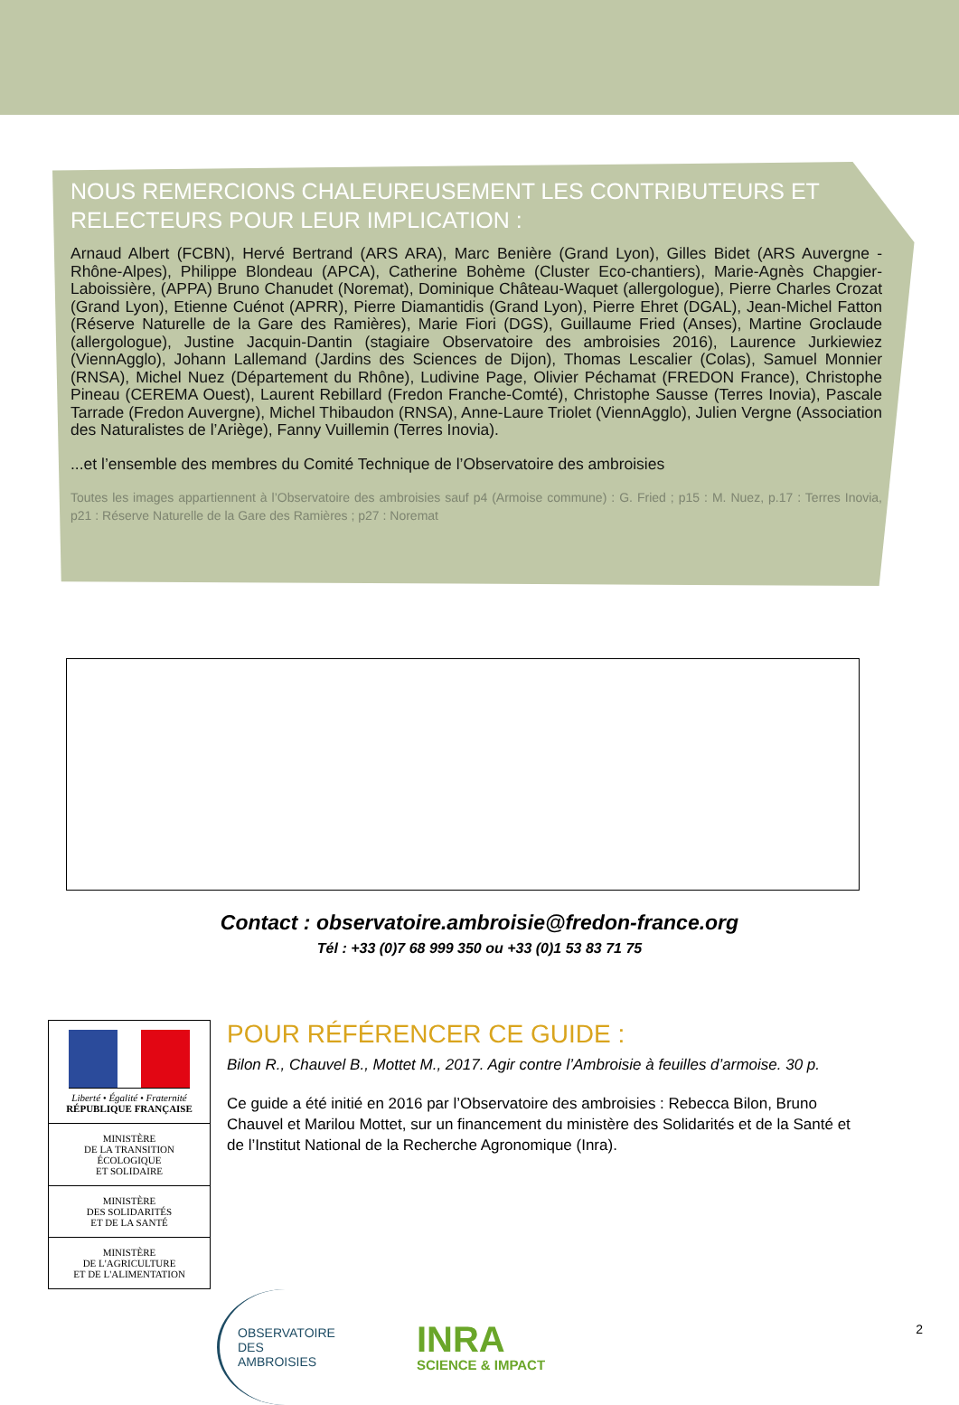NOUS REMERCIONS CHALEUREUSEMENT LES CONTRIBUTEURS ET RELECTEURS POUR LEUR IMPLICATION :
Arnaud Albert (FCBN), Hervé Bertrand (ARS ARA), Marc Benière (Grand Lyon), Gilles Bidet (ARS Auvergne -Rhône-Alpes), Philippe Blondeau (APCA), Catherine Bohème (Cluster Eco-chantiers), Marie-Agnès Chapgier-Laboissière, (APPA) Bruno Chanudet (Noremat), Dominique Château-Waquet (allergologue), Pierre Charles Crozat (Grand Lyon), Etienne Cuénot (APRR), Pierre Diamantidis (Grand Lyon), Pierre Ehret (DGAL), Jean-Michel Fatton (Réserve Naturelle de la Gare des Ramières), Marie Fiori (DGS), Guillaume Fried (Anses), Martine Groclaude (allergologue), Justine Jacquin-Dantin (stagiaire Observatoire des ambroisies 2016), Laurence Jurkiewiez (ViennAgglo), Johann Lallemand (Jardins des Sciences de Dijon), Thomas Lescalier (Colas), Samuel Monnier (RNSA), Michel Nuez (Département du Rhône), Ludivine Page, Olivier Péchamat (FREDON France), Christophe Pineau (CEREMA Ouest), Laurent Rebillard (Fredon Franche-Comté), Christophe Sausse (Terres Inovia), Pascale Tarrade (Fredon Auvergne), Michel Thibaudon (RNSA), Anne-Laure Triolet (ViennAgglo), Julien Vergne (Association des Naturalistes de l’Ariège), Fanny Vuillemin (Terres Inovia).
...et l’ensemble des membres du Comité Technique de l’Observatoire des ambroisies
Toutes les images appartiennent à l’Observatoire des ambroisies sauf p4 (Armoise commune) : G. Fried ; p15 : M. Nuez, p.17 : Terres Inovia, p21 : Réserve Naturelle de la Gare des Ramières ; p27 : Noremat
Contact : observatoire.ambroisie@fredon-france.org
Tél : +33 (0)7 68 999 350 ou +33 (0)1 53 83 71 75
Liberté • Égalité • Fraternité
RÉPUBLIQUE FRANÇAISE
MINISTÈRE
DE LA TRANSITION
ÉCOLOGIQUE
ET SOLIDAIRE
MINISTÈRE
DES SOLIDARITÉS
ET DE LA SANTÉ
MINISTÈRE
DE L'AGRICULTURE
ET DE L'ALIMENTATION
POUR RÉFÉRENCER CE GUIDE :
Bilon R., Chauvel B., Mottet M., 2017. Agir contre l’Ambroisie à feuilles d’armoise. 30 p.
Ce guide a été initié en 2016 par l’Observatoire des ambroisies : Rebecca Bilon, Bruno Chauvel et Marilou Mottet, sur un financement du ministère des Solidarités et de la Santé et de l’Institut National de la Recherche Agronomique (Inra).
OBSERVATOIRE
DES
AMBROISIES
INRA
SCIENCE & IMPACT
2